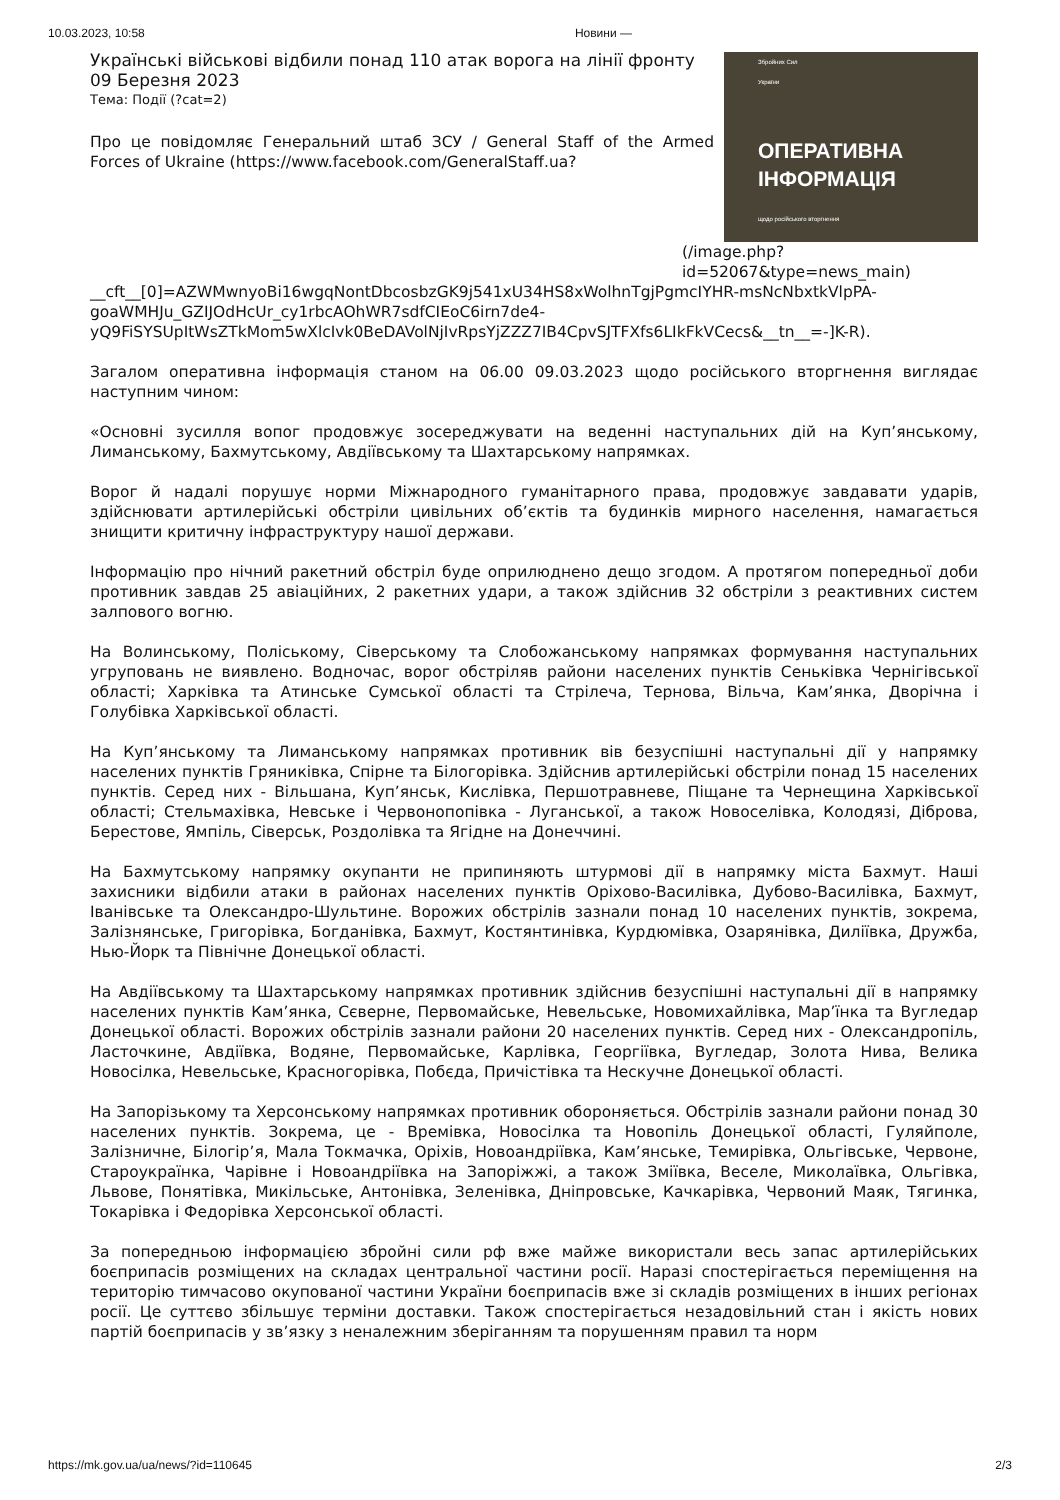10.03.2023, 10:58 Новини —
Українські військові відбили понад 110 атак ворога на лінії фронту
09 Березня 2023
Тема: Події (?cat=2)
Про це повідомляє Генеральний штаб ЗСУ / General Staff of the Armed Forces of Ukraine (https://www.facebook.com/GeneralStaff.ua?
Збройних Сил
України
ОПЕРАТИВНА
ІНФОРМАЦІЯ
щодо російського вторгнення
(/image.php?
id=52067&type=news_main)
__cft__[0]=AZWMwnyoBi16wgqNontDbcosbzGK9j541xU34HS8xWolhnTgjPgmcIYHR-msNcNbxtkVlpPA-goaWMHJu_GZIJOdHcUr_cy1rbcAOhWR7sdfCIEoC6irn7de4-yQ9FiSYSUpItWsZTkMom5wXlcIvk0BeDAVolNjIvRpsYjZZZ7IB4CpvSJTFXfs6LIkFkVCecs&__tn__=-]K-R).
Загалом оперативна інформація станом на 06.00 09.03.2023 щодо російського вторгнення виглядає наступним чином:
«Основні зусилля вопог продовжує зосереджувати на веденні наступальних дій на Куп’янському, Лиманському, Бахмутському, Авдіївському та Шахтарському напрямках.
Ворог й надалі порушує норми Міжнародного гуманітарного права, продовжує завдавати ударів, здійснювати артилерійські обстріли цивільних об’єктів та будинків мирного населення, намагається знищити критичну інфраструктуру нашої держави.
Інформацію про нічний ракетний обстріл буде оприлюднено дещо згодом. А протягом попередньої доби противник завдав 25 авіаційних, 2 ракетних удари, а також здійснив 32 обстріли з реактивних систем залпового вогню.
На Волинському, Поліському, Сіверському та Слобожанському напрямках формування наступальних угруповань не виявлено. Водночас, ворог обстріляв райони населених пунктів Сеньківка Чернігівської області; Харківка та Атинське Сумської області та Стрілеча, Тернова, Вільча, Кам’янка, Дворічна і Голубівка Харківської області.
На Куп’янському та Лиманському напрямках противник вів безуспішні наступальні дії у напрямку населених пунктів Гряниківка, Спірне та Білогорівка. Здійснив артилерійські обстріли понад 15 населених пунктів. Серед них - Вільшана, Куп’янськ, Кислівка, Першотравневе, Піщане та Чернещина Харківської області; Стельмахівка, Невське і Червонопопівка - Луганської, а також Новоселівка, Колодязі, Діброва, Берестове, Ямпіль, Сіверськ, Роздолівка та Ягідне на Донеччині.
На Бахмутському напрямку окупанти не припиняють штурмові дії в напрямку міста Бахмут. Наші захисники відбили атаки в районах населених пунктів Оріхово-Василівка, Дубово-Василівка, Бахмут, Іванівське та Олександро-Шультине. Ворожих обстрілів зазнали понад 10 населених пунктів, зокрема, Залізнянське, Григорівка, Богданівка, Бахмут, Костянтинівка, Курдюмівка, Озарянівка, Диліївка, Дружба, Нью-Йорк та Північне Донецької області.
На Авдіївському та Шахтарському напрямках противник здійснив безуспішні наступальні дії в напрямку населених пунктів Кам’янка, Сєверне, Первомайське, Невельське, Новомихайлівка, Мар’їнка та Вугледар Донецької області. Ворожих обстрілів зазнали райони 20 населених пунктів. Серед них - Олександропіль, Ласточкине, Авдіївка, Водяне, Первомайське, Карлівка, Георгіївка, Вугледар, Золота Нива, Велика Новосілка, Невельське, Красногорівка, Побєда, Причістівка та Нескучне Донецької області.
На Запорізькому та Херсонському напрямках противник обороняється. Обстрілів зазнали райони понад 30 населених пунктів. Зокрема, це - Времівка, Новосілка та Новопіль Донецької області, Гуляйполе, Залізничне, Білогір’я, Мала Токмачка, Оріхів, Новоандріївка, Кам’янське, Темирівка, Ольгівське, Червоне, Староукраїнка, Чарівне і Новоандріївка на Запоріжжі, а також Зміївка, Веселе, Миколаївка, Ольгівка, Львове, Понятівка, Микільське, Антонівка, Зеленівка, Дніпровське, Качкарівка, Червоний Маяк, Тягинка, Токарівка і Федорівка Херсонської області.
За попередньою інформацією збройні сили рф вже майже використали весь запас артилерійських боєприпасів розміщених на складах центральної частини росії. Наразі спостерігається переміщення на територію тимчасово окупованої частини України боєприпасів вже зі складів розміщених в інших регіонах росії. Це суттєво збільшує терміни доставки. Також спостерігається незадовільний стан і якість нових партій боєприпасів у зв’язку з неналежним зберіганням та порушенням правил та норм
https://mk.gov.ua/ua/news/?id=110645 2/3